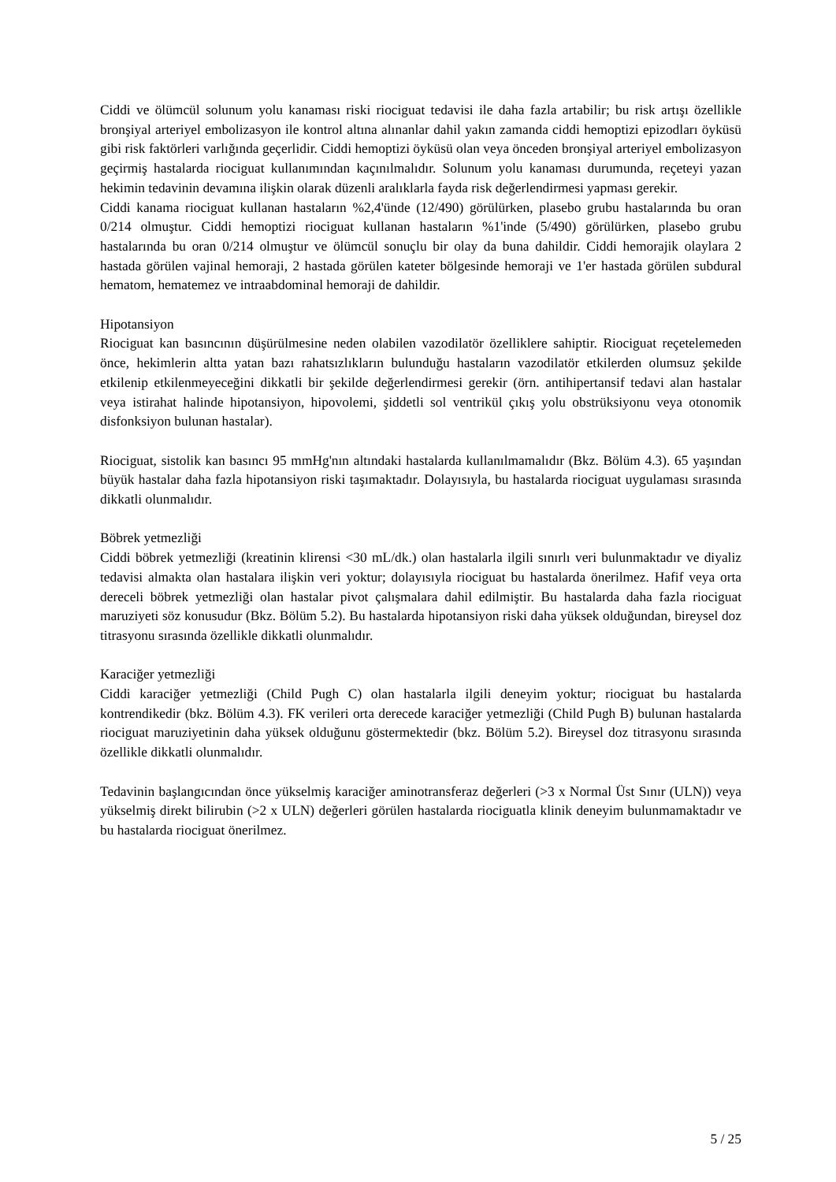Ciddi ve ölümcül solunum yolu kanaması riski riociguat tedavisi ile daha fazla artabilir; bu risk artışı özellikle bronşiyal arteriyel embolizasyon ile kontrol altına alınanlar dahil yakın zamanda ciddi hemoptizi epizodları öyküsü gibi risk faktörleri varlığında geçerlidir. Ciddi hemoptizi öyküsü olan veya önceden bronşiyal arteriyel embolizasyon geçirmiş hastalarda riociguat kullanımından kaçınılmalıdır. Solunum yolu kanaması durumunda, reçeteyi yazan hekimin tedavinin devamına ilişkin olarak düzenli aralıklarla fayda risk değerlendirmesi yapması gerekir.
Ciddi kanama riociguat kullanan hastaların %2,4'ünde (12/490) görülürken, plasebo grubu hastalarında bu oran 0/214 olmuştur. Ciddi hemoptizi riociguat kullanan hastaların %1'inde (5/490) görülürken, plasebo grubu hastalarında bu oran 0/214 olmuştur ve ölümcül sonuçlu bir olay da buna dahildir. Ciddi hemorajik olaylara 2 hastada görülen vajinal hemoraji, 2 hastada görülen kateter bölgesinde hemoraji ve 1'er hastada görülen subdural hematom, hematemez ve intraabdominal hemoraji de dahildir.
Hipotansiyon
Riociguat kan basıncının düşürülmesine neden olabilen vazodilatör özelliklere sahiptir. Riociguat reçetelemeden önce, hekimlerin altta yatan bazı rahatsızlıkların bulunduğu hastaların vazodilatör etkilerden olumsuz şekilde etkilenip etkilenmeyeceğini dikkatli bir şekilde değerlendirmesi gerekir (örn. antihipertansif tedavi alan hastalar veya istirahat halinde hipotansiyon, hipovolemi, şiddetli sol ventrikül çıkış yolu obstrüksiyonu veya otonomik disfonksiyon bulunan hastalar).
Riociguat, sistolik kan basıncı 95 mmHg'nın altındaki hastalarda kullanılmamalıdır (Bkz. Bölüm 4.3). 65 yaşından büyük hastalar daha fazla hipotansiyon riski taşımaktadır. Dolayısıyla, bu hastalarda riociguat uygulaması sırasında dikkatli olunmalıdır.
Böbrek yetmezliği
Ciddi böbrek yetmezliği (kreatinin klirensi <30 mL/dk.) olan hastalarla ilgili sınırlı veri bulunmaktadır ve diyaliz tedavisi almakta olan hastalara ilişkin veri yoktur; dolayısıyla riociguat bu hastalarda önerilmez. Hafif veya orta dereceli böbrek yetmezliği olan hastalar pivot çalışmalara dahil edilmiştir. Bu hastalarda daha fazla riociguat maruziyeti söz konusudur (Bkz. Bölüm 5.2). Bu hastalarda hipotansiyon riski daha yüksek olduğundan, bireysel doz titrasyonu sırasında özellikle dikkatli olunmalıdır.
Karaciğer yetmezliği
Ciddi karaciğer yetmezliği (Child Pugh C) olan hastalarla ilgili deneyim yoktur; riociguat bu hastalarda kontrendikedir (bkz. Bölüm 4.3). FK verileri orta derecede karaciğer yetmezliği (Child Pugh B) bulunan hastalarda riociguat maruziyetinin daha yüksek olduğunu göstermektedir (bkz. Bölüm 5.2). Bireysel doz titrasyonu sırasında özellikle dikkatli olunmalıdır.
Tedavinin başlangıcından önce yükselmiş karaciğer aminotransferaz değerleri (>3 x Normal Üst Sınır (ULN)) veya yükselmiş direkt bilirubin (>2 x ULN) değerleri görülen hastalarda riociguatla klinik deneyim bulunmamaktadır ve bu hastalarda riociguat önerilmez.
5 / 25